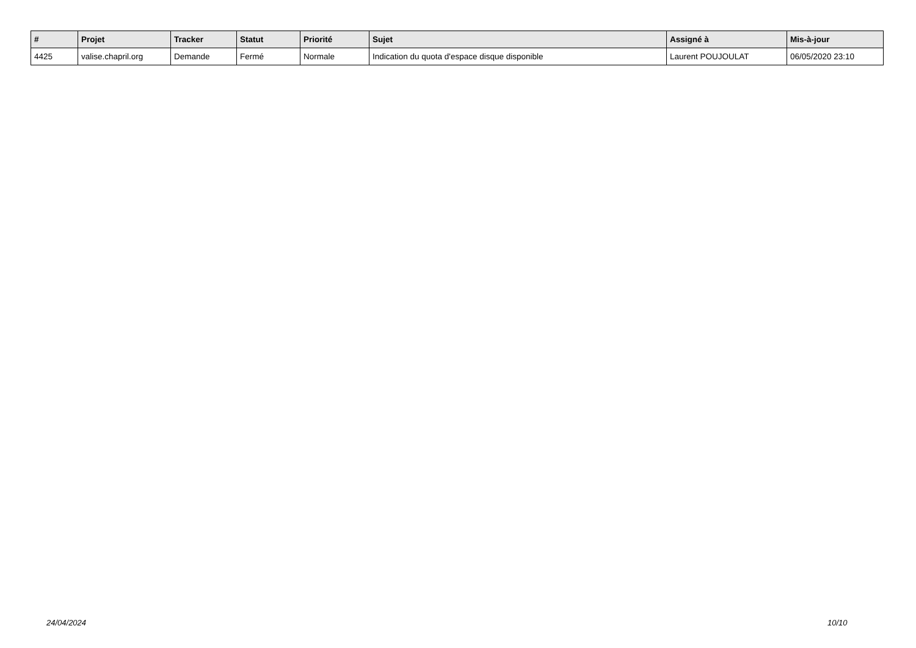| # | Projet | Tracker | Statut | Priorité | Sujet | Assigné à | Mis-à-jour |
| --- | --- | --- | --- | --- | --- | --- | --- |
| 4425 | valise.chapril.org | Demande | Fermé | Normale | Indication du quota d'espace disque disponible | Laurent POUJOULAT | 06/05/2020 23:10 |
24/04/2024 10/10